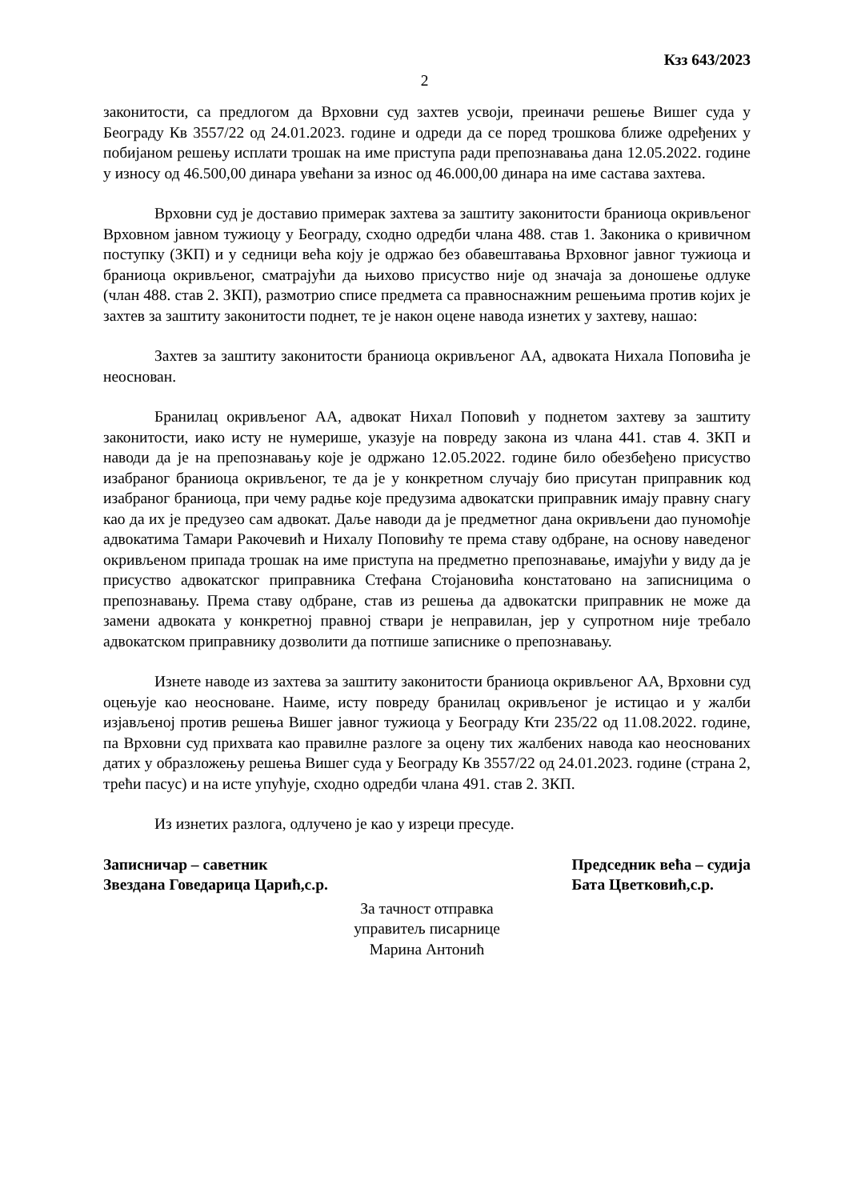Кзз 643/2023
2
законитости, са предлогом да Врховни суд захтев усвоји, преиначи решење Вишег суда у Београду Кв 3557/22 од 24.01.2023. године и одреди да се поред трошкова ближе одређених у побијаном решењу исплати трошак на име приступа ради препознавања дана 12.05.2022. године у износу од 46.500,00 динара увећани за износ од 46.000,00 динара на име састава захтева.
Врховни суд је доставио примерак захтева за заштиту законитости браниоца окривљеног Врховном јавном тужиоцу у Београду, сходно одредби члана 488. став 1. Законика о кривичном поступку (ЗКП) и у седници већа коју је одржао без обавештавања Врховног јавног тужиоца и браниоца окривљеног, сматрајући да њихово присуство није од значаја за доношење одлуке (члан 488. став 2. ЗКП), размотрио списе предмета са правноснажним решењима против којих је захтев за заштиту законитости поднет, те је након оцене навода изнетих у захтеву, нашао:
Захтев за заштиту законитости браниоца окривљеног АА, адвоката Нихала Поповића је неоснован.
Бранилац окривљеног АА, адвокат Нихал Поповић у поднетом захтеву за заштиту законитости, иако исту не нумерише, указује на повреду закона из члана 441. став 4. ЗКП и наводи да је на препознавању које је одржано 12.05.2022. године било обезбеђено присуство изабраног браниоца окривљеног, те да је у конкретном случају био присутан приправник код изабраног браниоца, при чему радње које предузима адвокатски приправник имају правну снагу као да их је предузео сам адвокат. Даље наводи да је предметног дана окривљени дао пуномоћје адвокатима Тамари Ракочевић и Нихалу Поповићу те према ставу одбране, на основу наведеног окривљеном припада трошак на име приступа на предметно препознавање, имајући у виду да је присуство адвокатског приправника Стефана Стојановића констатовано на записницима о препознавању. Према ставу одбране, став из решења да адвокатски приправник не може да замени адвоката у конкретној правној ствари је неправилан, јер у супротном није требало адвокатском приправнику дозволити да потпише записнике о препознавању.
Изнете наводе из захтева за заштиту законитости браниоца окривљеног АА, Врховни суд оцењује као неосноване. Наиме, исту повреду бранилац окривљеног је истицао и у жалби изјављеној против решења Вишег јавног тужиоца у Београду Кти 235/22 од 11.08.2022. године, па Врховни суд прихвата као правилне разлоге за оцену тих жалбених навода као неоснованих датих у образложењу решења Вишег суда у Београду Кв 3557/22 од 24.01.2023. године (страна 2, трећи пасус) и на исте упућује, сходно одредби члана 491. став 2. ЗКП.
Из изнетих разлога, одлучено је као у изреци пресуде.
Записничар – саветник
Звездана Говедарица Царић,с.р.
Председник већа – судија
Бата Цветковић,с.р.
За тачност отправка
управитељ писарнице
Марина Антонић